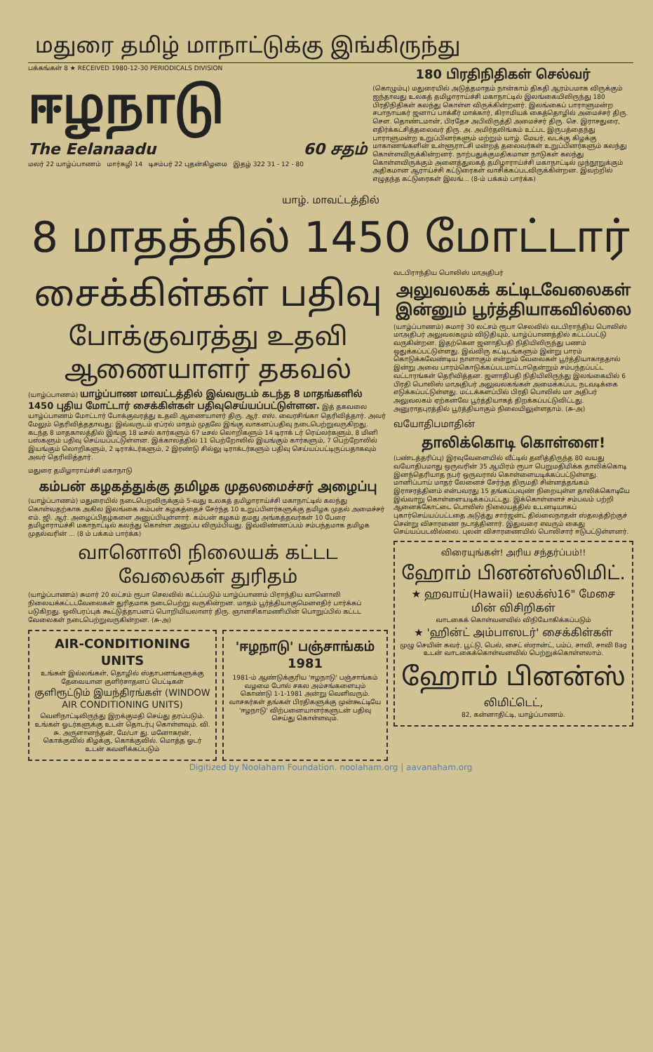மதுரை தமிழ் மாநாட்டுக்கு இங்கிருந்து
பக்கங்கள் 8 ★ RECEIVED 1980-12-30 PERIODICALS DIVISION
ஈழநாடு
The Eelanaadu 60 சதம்
மலர் 22 யாழ்ப்பாணம் மார்கழி 14 டிசம்பர் 22 புதன்கிழமை இதழ் 322 31 - 12 - 80
180 பிரதிநிதிகள் செல்வர்
(கொழும்பு) மதுரையில் அடுத்தமாதம் நான்காம் திகதி ஆரம்பமாக விருக்கும் ஐந்தாவது உலகத் தமிழாராய்ச்சி மகாநாட்டில் இலங்கையிலிருந்து 180 பிரதிநிதிகள் கலந்து கொள்ள விருக்கின்றனர். இலங்கைப் பாராளுமன்ற சபாநாயகர் ஜனாப் பாக்கீர் மாக்கார், கிராமியக் கைத்தொழில் அமைச்சர் திரு. சௌ. தொண்டமான், பிரதேச அபிவிருத்தி அமைச்சர் திரு. செ. இராசதுரை, எதிர்க்கட்சித்தலைவர் திரு. அ. அமிர்தலிங்கம் உட்பட இருபத்தைந்து பாராளுமன்ற உறுப்பினர்களும் மற்றும் யாழ். மேயர், வடக்கு கிழக்கு மாகாணங்களின் உள்ளூராட்சி மன்றத் தலைவர்கள் உறுப்பினர்களும் கலந்து கொள்ளவிருக்கின்றனர். நாற்பதுக்குமதிகமான நாடுகள் கலந்து கொள்ளவிருக்கும் அனைத்துலகத் தமிழாராய்ச்சி மகாநாட்டில் முந்நூறுக்கும் அதிகமான ஆராய்ச்சி கட்டுரைகள் வாசிக்கப்படவிருக்கின்றன. இவற்றில் எழுதந்த கட்டுரைகள் இலங்... (8-ம் பக்கம் பார்க்க)
யாழ். மாவட்டத்தில்
8 மாதத்தில் 1450 மோட்டார்
சைக்கிள்கள் பதிவு
போக்குவரத்து உதவி ஆணையாளர் தகவல்
(யாழ்ப்பாணம்) யாழ்ப்பாண மாவட்டத்தில் இவ்வருடம் கடந்த 8 மாதங்களில் 1450 புதிய மோட்டார் சைக்கிள்கள் பதிவுசெய்யப்பட்டுள்ளன. இத் தகவலை யாழ்ப்பாணம் மோட்டார் போக்குவரத்து உதவி ஆணையாளர் திரு. ஆர். எஸ். வைரசிங்கா தெரிவித்தார். அவர் மேலும் தெரிவித்ததாவது: இவ்வருடம் ஏப்ரல் மாதம் முதலே இங்கு வாகனப்பதிவு நடைபெற்றுவருகிறது. கடந்த 8 மாதகாலத்தில் இங்கு 18 டீசல் கார்களும் 67 டீசல் லொறிகளும் 14 டிராக் டர் ரெய்லர்களும், 8 மினி பஸ்களும் பதிவு செய்யப்பட்டுள்ளன. இக்காலத்தில் 11 பெற்றோலில் இயங்கும் கார்களும், 7 பெற்றோலில் இயங்கும் லொறிகளும், 2 டிராக்டர்களும், 2 இரண்டு சில்லு டிராக்டர்களும் பதிவு செய்யப்பட்டிருப்பதாகவும் அவர் தெரிவித்தார்.
மதுரை தமிழாராய்ச்சி மகாநாடு
கம்பன் கழகத்துக்கு தமிழக முதலமைச்சர் அழைப்பு
(யாழ்ப்பாணம்) மதுரையில் நடைபெறவிருக்கும் 5-வது உலகத் தமிழாராய்ச்சி மகாநாட்டில் கலந்து கொள்வதற்காக அகில இலங்கை கம்பன் கழகத்தைச் சேர்ந்த 10 உறுப்பினர்களுக்கு தமிழக முதல் அமைச்சர் எம். ஜி. ஆர். அழைப்பிதழ்களை அனுப்பியுள்ளார். கம்பன் கழகம் தமது அங்கத்தவர்கள் 10 பேரை தமிழாராய்ச்சி மகாநாட்டில் கலந்து கொள்ள அனுப்ப விரும்பியது. இவ்விண்ணப்பம் சம்பந்தமாக தமிழக முதல்வரின் ... (8 ம் பக்கம் பார்க்க)
வானொலி நிலையக் கட்டட வேலைகள் துரிதம்
(யாழ்ப்பாணம்) சுமார் 20 லட்சம் ரூபா செலவில் கட்டப்படும் யாழ்ப்பாணம் பிராந்திய வானொலி நிலையக்கட்டடவேலைகள் துரிதமாக நடைபெற்று வருகின்றன. மாதம் பூர்த்தியாகுமெனஎதிர் பார்க்கப் படுகிறது. ஒலிபரப்புக் கூட்டுத்தாபனப் பொறியியலாளர் திரு. ஞானசிகாமணியின் பொறுப்பில் கட்டட வேலைகள் நடைபெற்றுவருகின்றன. (சு-அ)
AIR-CONDITIONING UNITS
உங்கள் இல்லங்கள், தொழில் ஸ்தாபனங்களுக்கு தேவையான குளிர்சாதனப் பெட்டிகள்
குளிரூட்டும் இயந்திரங்கள் (WINDOW AIR CONDITIONING UNITS)
வெளிநாட்டிலிருந்து இறக்குமதி செய்து தரப்படும். உங்கள் ஓடர்களுக்கு உடன் தொடர்பு கொள்ளவும். வி. சு. அருளானந்தன், மே/பா து. மனோகரன், கொக்குவில் கிழக்கு, கொக்குவில். மொத்த ஓடர் உடன் கவனிக்கப்படும்
'ஈழநாடு' பஞ்சாங்கம் 1981
1981-ம் ஆண்டுக்குரிய 'ஈழநாடு' பஞ்சாங்கம் வழமை போல் சகல அம்சங்களையும் கொண்டு 1-1-1981 அன்று வெளிவரும். வாசகர்கள் தங்கள் பிரதிகளுக்கு முன்கூட்டியே 'ஈழநாடு' விற்பனையாளர்களுடன் பதிவு செய்து கொள்ளவும்.
வடபிராந்திய பொலிஸ் மாஅதிபர்
அலுவலகக் கட்டிடவேலைகள் இன்னும் பூர்த்தியாகவில்லை
(யாழ்ப்பாணம்) சுமார் 30 லட்சம் ரூபா செலவில் வடபிராந்திய பொலிஸ் மாஅதிபர் அலுவலகமும் விடுதியும், யாழ்ப்பாணத்தில் கட்டப்பட்டு வருகின்றன. இதற்கென ஜனாதிபதி நிதியிலிருந்து பணம் ஒதுக்கப்பட்டுள்ளது. இவ்விரு கட்டிடங்களும் இன்று பாரம் கொடுக்கவேண்டிய நாளாகும் என்றும் வேலைகள் பூர்த்தியாகாததால் இன்று அவை பாரம்கொடுக்கப்படமாட்டாதென்றும் சம்பந்தப்பட்ட வட்டாரங்கள் தெரிவித்தன. ஜனாதிபதி நிதியிலிருந்து இலங்கையில் 6 பிரதி பொலிஸ் மாஅதிபர் அலுவலகங்கள் அமைக்கப்பட நடவடிக்கை எடுக்கப்பட்டுள்ளது. மட்டக்களப்பில் பிரதி பொலிஸ் மா அதிபர் அலுவலகம் ஏற்கனவே பூர்த்தியாகத் திறக்கப்பட்டுவிட்டது. அனுராதபுரத்தில் பூர்த்தியாகும் நிலையிலுள்ளதாம். (சு-அ)
வயோதிபமாதின்
தாலிக்கொடி கொள்ளை!
(பண்டத்தரிப்பு) இரவுவேளையில் வீட்டில் தனித்திருந்த 80 வயது வயோதிபமாது ஒருவரின் 35 ஆயிரம் ரூபா பெறுமதிமிக்க தாலிக்கொடி இனந்தெரியாத நபர் ஒருவரால் கொள்ளையடிக்கப்பட்டுள்ளது. மானிப்பாய் மாதர் லேனைச் சேர்ந்த திருமதி சின்னத்தங்கம் இராசரத்தினம் என்பவரது 15 தங்கப்பவுண் நிறையுள்ள தாலிக்கொடியே இவ்வாறு கொள்ளையடிக்கப்பட்டது. இக்கொள்ளைச் சம்பவம் பற்றி ஆனைக்கோட்டை பொலிஸ் நிலையத்தில் உடனடியாகப் புகார்செய்யப்பட்டதை அடுத்து சார்ஜன்ட் தில்லைநாதன் ஸ்தலத்திற்குச் சென்று விசாரணை நடாத்தினார். இதுவரை எவரும் கைது செய்யப்படவில்லை. புலன் விசாரணையில் பொலிசார் ஈடுபட்டுள்ளனர்.
விரையுங்கள்! அரிய சந்தர்ப்பம்!!
ஹோம் பினன்ஸ்லிமிட்.
★ ஹவாய்(Hawaii) டீலக்ஸ்16" மேசை மின் விசிறிகள்
வாடகைக் கொள்வனவில் விநியோகிக்கப்படும்
★ 'ஹின்ட் அம்பாஸடர்' சைக்கிள்கள்
முழு செயின் கவர், பூட்டு, பெல், சைட் ஸ்ரான்ட், பம்ப், சாவி, சாவி Bag உடன் வாடகைக்கொள்வனவில் பெற்றுக்கொள்ளலாம்.
ஹோம் பினன்ஸ்
லிமிட்டெட்,
82, கன்னாதிட்டி, யாழ்ப்பாணம்.
Digitized by Noolaham Foundation. noolaham.org | aavanaham.org